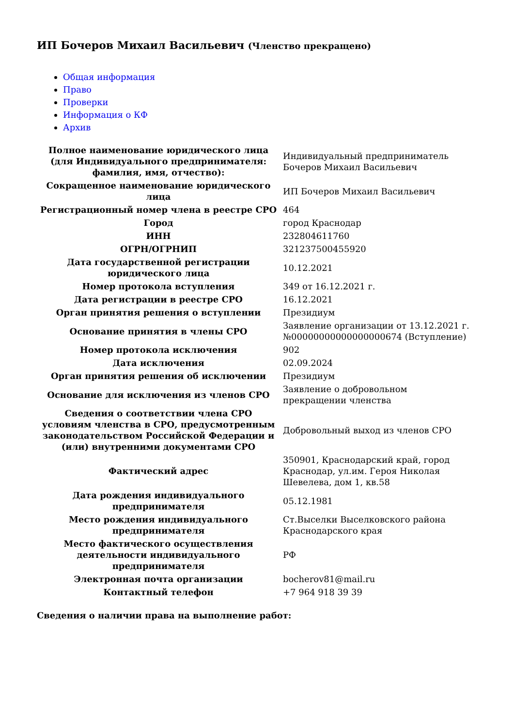ИП Бочеров Михаил Васильевич (Членство прекращено)
Общая информация
Право
Проверки
Информация о КФ
Архив
| Полное наименование юридического лица (для Индивидуального предпринимателя: фамилия, имя, отчество): | Индивидуальный предприниматель Бочеров Михаил Васильевич |
| Сокращенное наименование юридического лица | ИП Бочеров Михаил Васильевич |
| Регистрационный номер члена в реестре СРО | 464 |
| Город | город Краснодар |
| ИНН | 232804611760 |
| ОГРН/ОГРНИП | 321237500455920 |
| Дата государственной регистрации юридического лица | 10.12.2021 |
| Номер протокола вступления | 349 от 16.12.2021 г. |
| Дата регистрации в реестре СРО | 16.12.2021 |
| Орган принятия решения о вступлении | Президиум |
| Основание принятия в члены СРО | Заявление организации от 13.12.2021 г. №00000000000000000674 (Вступление) |
| Номер протокола исключения | 902 |
| Дата исключения | 02.09.2024 |
| Орган принятия решения об исключении | Президиум |
| Основание для исключения из членов СРО | Заявление о добровольном прекращении членства |
| Сведения о соответствии члена СРО условиям членства в СРО, предусмотренным законодательством Российской Федерации и (или) внутренними документами СРО | Добровольный выход из членов СРО |
| Фактический адрес | 350901, Краснодарский край, город Краснодар, ул.им. Героя Николая Шевелева, дом 1, кв.58 |
| Дата рождения индивидуального предпринимателя | 05.12.1981 |
| Место рождения индивидуального предпринимателя | Ст.Выселки Выселковского района Краснодарского края |
| Место фактического осуществления деятельности индивидуального предпринимателя | РФ |
| Электронная почта организации | bocherov81@mail.ru |
| Контактный телефон | +7 964 918 39 39 |
Сведения о наличии права на выполнение работ: